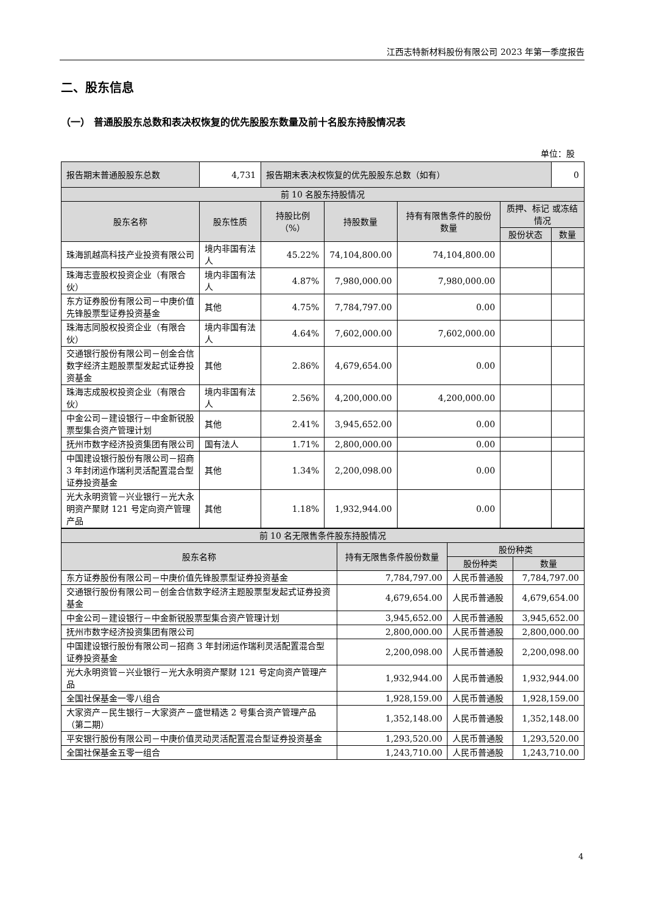江西志特新材料股份有限公司 2023 年第一季度报告
二、股东信息
（一） 普通股股东总数和表决权恢复的优先股股东数量及前十名股东持股情况表
单位：股
| 报告期末普通股股东总数 | 4,731 | 报告期末表决权恢复的优先股股东总数（如有） | | | | 0 |
| 前 10 名股东持股情况 | | | | | | |
| 股东名称 | 股东性质 | 持股比例（%） | 持股数量 | 持有有限售条件的股份数量 | 质押、标记 或冻结情况 | |
| | | | | | 股份状态 | 数量 |
| 珠海凯越高科技产业投资有限公司 | 境内非国有法人 | 45.22% | 74,104,800.00 | 74,104,800.00 | | |
| 珠海志壹股权投资企业（有限合伙） | 境内非国有法人 | 4.87% | 7,980,000.00 | 7,980,000.00 | | |
| 东方证券股份有限公司－中庚价值先锋股票型证券投资基金 | 其他 | 4.75% | 7,784,797.00 | 0.00 | | |
| 珠海志同股权投资企业（有限合伙） | 境内非国有法人 | 4.64% | 7,602,000.00 | 7,602,000.00 | | |
| 交通银行股份有限公司－创金合信数字经济主题股票型发起式证券投资基金 | 其他 | 2.86% | 4,679,654.00 | 0.00 | | |
| 珠海志成股权投资企业（有限合伙） | 境内非国有法人 | 2.56% | 4,200,000.00 | 4,200,000.00 | | |
| 中金公司－建设银行－中金新锐股票型集合资产管理计划 | 其他 | 2.41% | 3,945,652.00 | 0.00 | | |
| 抚州市数字经济投资集团有限公司 | 国有法人 | 1.71% | 2,800,000.00 | 0.00 | | |
| 中国建设银行股份有限公司－招商 3 年封闭运作瑞利灵活配置混合型证券投资基金 | 其他 | 1.34% | 2,200,098.00 | 0.00 | | |
| 光大永明资管－兴业银行－光大永明资产聚财 121 号定向资产管理产品 | 其他 | 1.18% | 1,932,944.00 | 0.00 | | |
| 前 10 名无限售条件股东持股情况 | | | |
| --- | --- | --- | --- |
| 股东名称 | 持有无限售条件股份数量 | 股份种类 | |
| | | 股份种类 | 数量 |
| 东方证券股份有限公司－中庚价值先锋股票型证券投资基金 | 7,784,797.00 | 人民币普通股 | 7,784,797.00 |
| 交通银行股份有限公司－创金合信数字经济主题股票型发起式证券投资基金 | 4,679,654.00 | 人民币普通股 | 4,679,654.00 |
| 中金公司－建设银行－中金新锐股票型集合资产管理计划 | 3,945,652.00 | 人民币普通股 | 3,945,652.00 |
| 抚州市数字经济投资集团有限公司 | 2,800,000.00 | 人民币普通股 | 2,800,000.00 |
| 中国建设银行股份有限公司－招商 3 年封闭运作瑞利灵活配置混合型证券投资基金 | 2,200,098.00 | 人民币普通股 | 2,200,098.00 |
| 光大永明资管－兴业银行－光大永明资产聚财 121 号定向资产管理产品 | 1,932,944.00 | 人民币普通股 | 1,932,944.00 |
| 全国社保基金一零八组合 | 1,928,159.00 | 人民币普通股 | 1,928,159.00 |
| 大家资产－民生银行－大家资产－盛世精选 2 号集合资产管理产品（第二期） | 1,352,148.00 | 人民币普通股 | 1,352,148.00 |
| 平安银行股份有限公司－中庚价值灵动灵活配置混合型证券投资基金 | 1,293,520.00 | 人民币普通股 | 1,293,520.00 |
| 全国社保基金五零一组合 | 1,243,710.00 | 人民币普通股 | 1,243,710.00 |
4